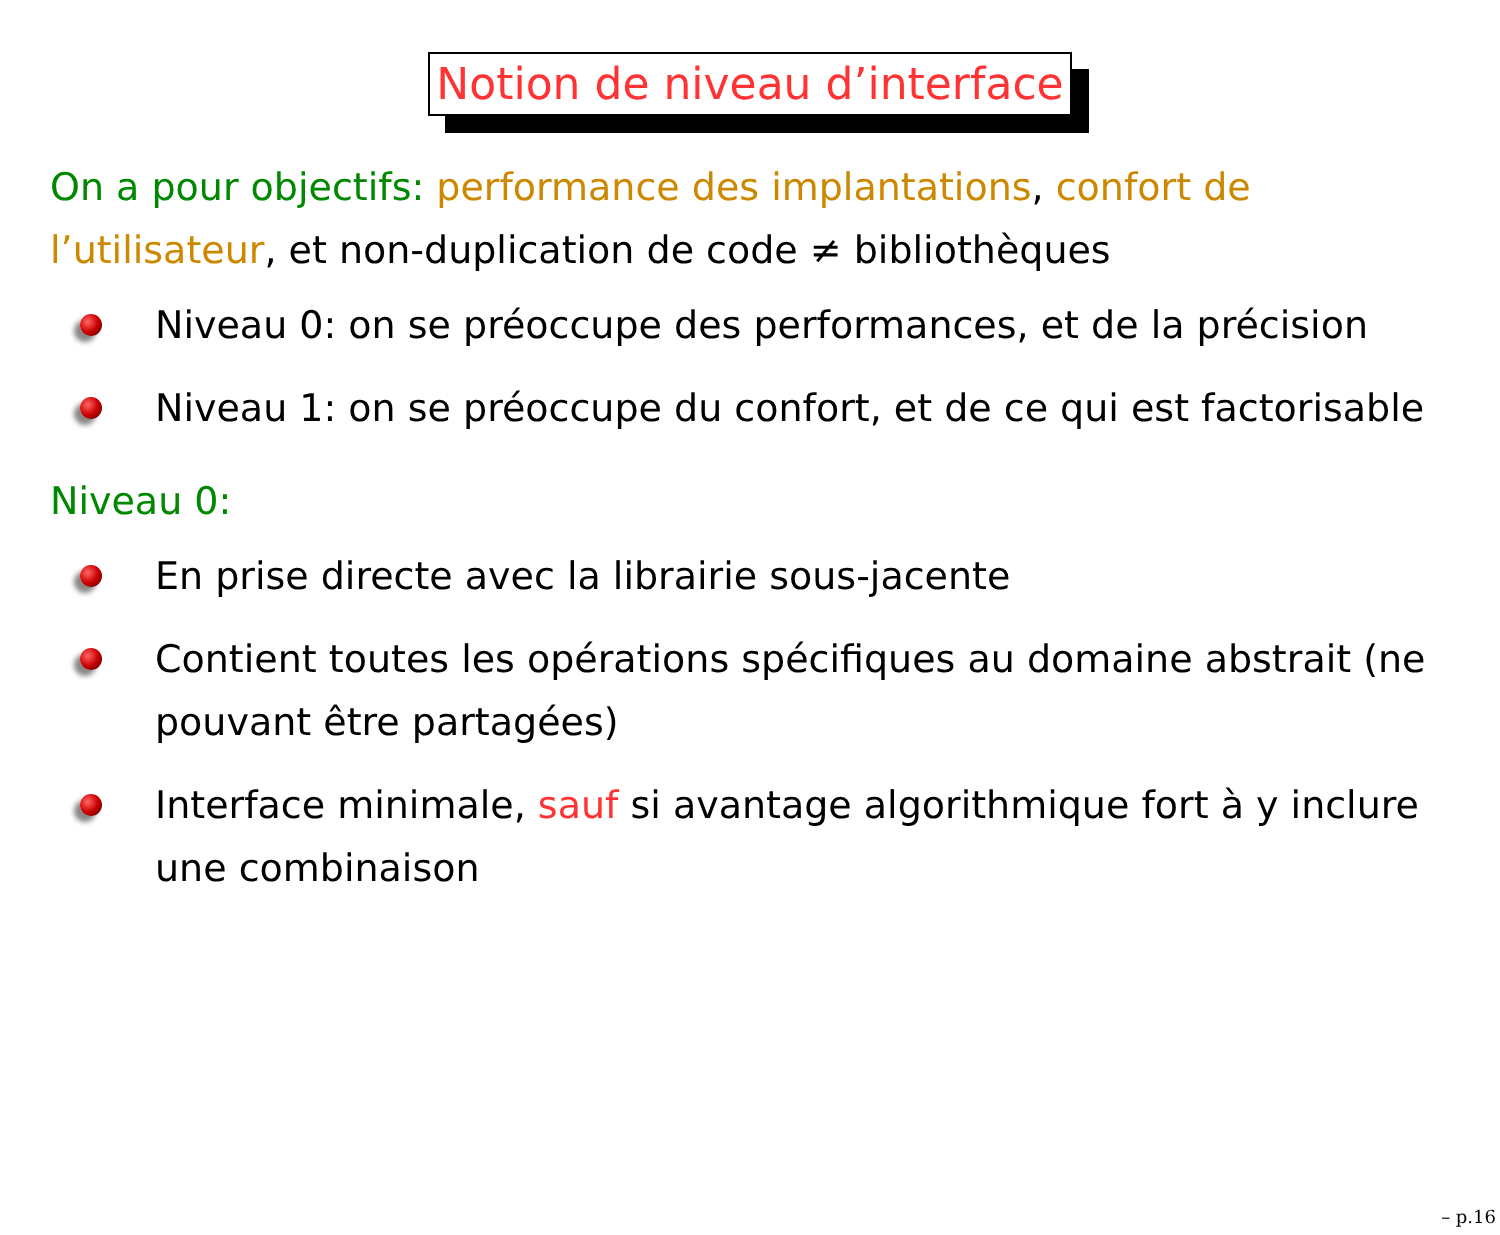Notion de niveau d’interface
On a pour objectifs: performance des implantations, confort de l’utilisateur, et non-duplication de code ≠ bibliothèques
Niveau 0: on se préoccupe des performances, et de la précision
Niveau 1: on se préoccupe du confort, et de ce qui est factorisable
Niveau 0:
En prise directe avec la librairie sous-jacente
Contient toutes les opérations spécifiques au domaine abstrait (ne pouvant être partagées)
Interface minimale, sauf si avantage algorithmique fort à y inclure une combinaison
– p.16